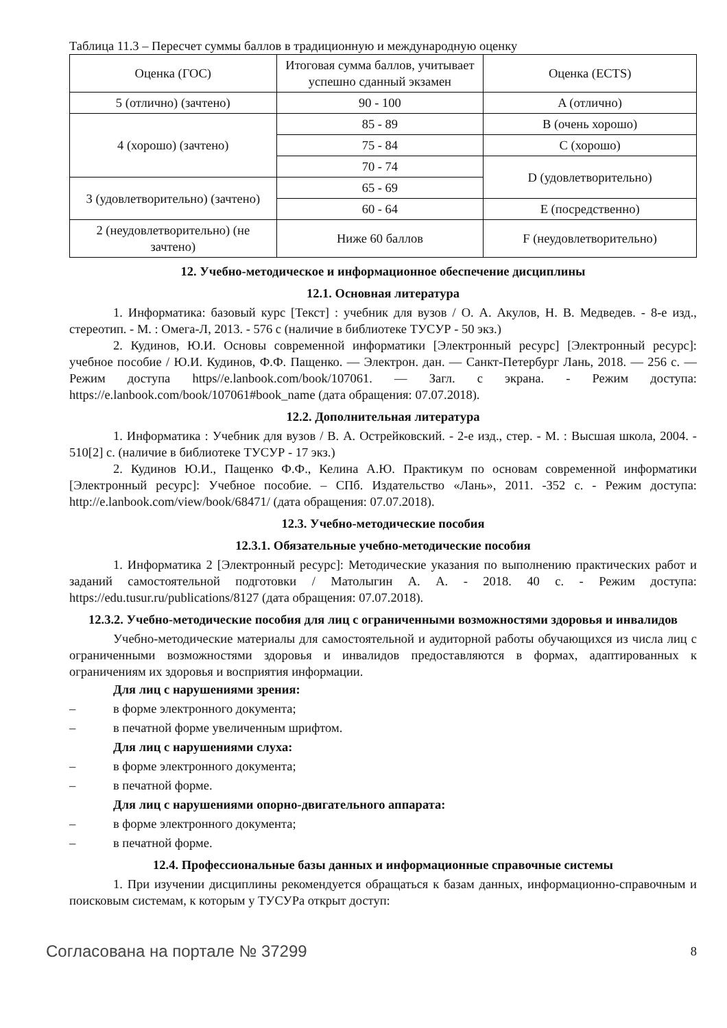Таблица 11.3 – Пересчет суммы баллов в традиционную и международную оценку
| Оценка (ГОС) | Итоговая сумма баллов, учитывает успешно сданный экзамен | Оценка (ECTS) |
| 5 (отлично) (зачтено) | 90 - 100 | A (отлично) |
| 4 (хорошо) (зачтено) | 85 - 89 | B (очень хорошо) |
| | 75 - 84 | C (хорошо) |
| | 70 - 74 | D (удовлетворительно) |
| 3 (удовлетворительно) (зачтено) | 65 - 69 | |
| | 60 - 64 | E (посредственно) |
| 2 (неудовлетворительно) (не зачтено) | Ниже 60 баллов | F (неудовлетворительно) |
12. Учебно-методическое и информационное обеспечение дисциплины
12.1. Основная литература
1. Информатика: базовый курс [Текст] : учебник для вузов / О. А. Акулов, Н. В. Медведев. - 8-е изд., стереотип. - М. : Омега-Л, 2013. - 576 с (наличие в библиотеке ТУСУР - 50 экз.)
2. Кудинов, Ю.И. Основы современной информатики [Электронный ресурс] [Электронный ресурс]: учебное пособие / Ю.И. Кудинов, Ф.Ф. Пащенко. — Электрон. дан. — Санкт-Петербург Лань, 2018. — 256 с. — Режим доступа https//e.lanbook.com/book/107061. — Загл. с экрана. - Режим доступа: https://e.lanbook.com/book/107061#book_name (дата обращения: 07.07.2018).
12.2. Дополнительная литература
1. Информатика : Учебник для вузов / В. А. Острейковский. - 2-е изд., стер. - М. : Высшая школа, 2004. - 510[2] с. (наличие в библиотеке ТУСУР - 17 экз.)
2. Кудинов Ю.И., Пащенко Ф.Ф., Келина А.Ю. Практикум по основам современной информатики [Электронный ресурс]: Учебное пособие. – СПб. Издательство «Лань», 2011. -352 с. - Режим доступа: http://e.lanbook.com/view/book/68471/ (дата обращения: 07.07.2018).
12.3. Учебно-методические пособия
12.3.1. Обязательные учебно-методические пособия
1. Информатика 2 [Электронный ресурс]: Методические указания по выполнению практических работ и заданий самостоятельной подготовки / Матолыгин А. А. - 2018. 40 с. - Режим доступа: https://edu.tusur.ru/publications/8127 (дата обращения: 07.07.2018).
12.3.2. Учебно-методические пособия для лиц с ограниченными возможностями здоровья и инвалидов
Учебно-методические материалы для самостоятельной и аудиторной работы обучающихся из числа лиц с ограниченными возможностями здоровья и инвалидов предоставляются в формах, адаптированных к ограничениям их здоровья и восприятия информации.
Для лиц с нарушениями зрения:
– в форме электронного документа;
– в печатной форме увеличенным шрифтом.
Для лиц с нарушениями слуха:
– в форме электронного документа;
– в печатной форме.
Для лиц с нарушениями опорно-двигательного аппарата:
– в форме электронного документа;
– в печатной форме.
12.4. Профессиональные базы данных и информационные справочные системы
1. При изучении дисциплины рекомендуется обращаться к базам данных, информационно-справочным и поисковым системам, к которым у ТУСУРа открыт доступ:
Согласована на портале № 37299 8